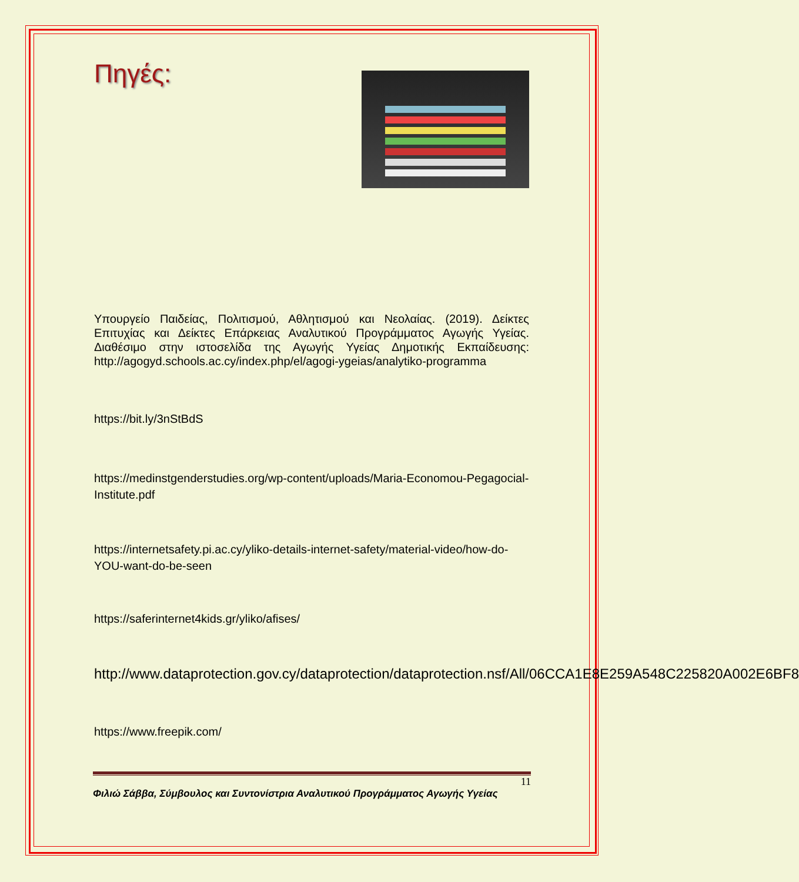Πηγές:
Υπουργείο Παιδείας, Πολιτισμού, Αθλητισμού και Νεολαίας. (2019). Δείκτες Επιτυχίας και Δείκτες Επάρκειας Αναλυτικού Προγράμματος Αγωγής Υγείας. Διαθέσιμο στην ιστοσελίδα της Αγωγής Υγείας Δημοτικής Εκπαίδευσης: http://agogyd.schools.ac.cy/index.php/el/agogi-ygeias/analytiko-programma
https://bit.ly/3nStBdS
https://medinstgenderstudies.org/wp-content/uploads/Maria-Economou-Pegagocial-Institute.pdf
https://internetsafety.pi.ac.cy/yliko-details-internet-safety/material-video/how-do-YOU-want-do-be-seen
https://saferinternet4kids.gr/yliko/afises/
http://www.dataprotection.gov.cy/dataprotection/dataprotection.nsf/All/06CCA1E8E259A548C225820A002E6BF8
https://www.freepik.com/
11
Φιλιώ Σάββα, Σύμβουλος και Συντονίστρια Αναλυτικού Προγράμματος Αγωγής Υγείας